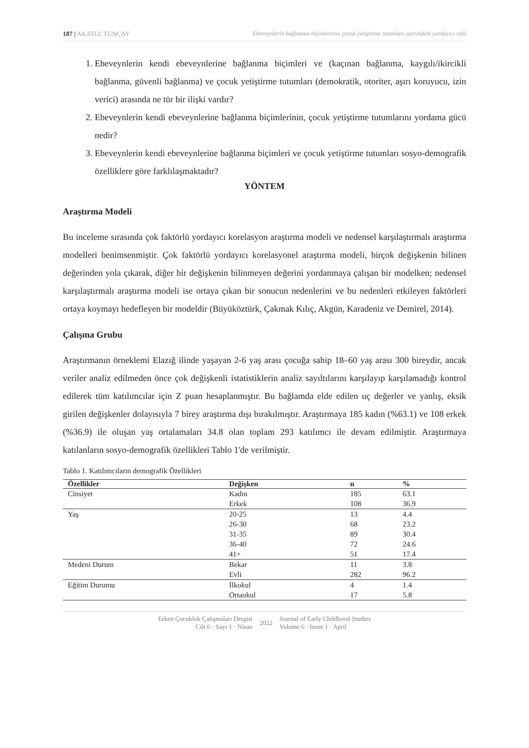187 | AKATLI, TUNÇAY Ebeveynlerin bağlanma biçimlerinin çocuk yetiştirme tutumları üzerindeki yordayıcı rolü
1. Ebeveynlerin kendi ebeveynlerine bağlanma biçimleri ve (kaçınan bağlanma, kaygılı/ikircikli bağlanma, güvenli bağlanma) ve çocuk yetiştirme tutumları (demokratik, otoriter, aşırı koruyucu, izin verici) arasında ne tür bir ilişki vardır?
2. Ebeveynlerin kendi ebeveynlerine bağlanma biçimlerinin, çocuk yetiştirme tutumlarını yordama gücü nedir?
3. Ebeveynlerin kendi ebeveynlerine bağlanma biçimleri ve çocuk yetiştirme tutumları sosyo-demografik özelliklere göre farklılaşmaktadır?
YÖNTEM
Araştırma Modeli
Bu inceleme sırasında çok faktörlü yordayıcı korelasyon araştırma modeli ve nedensel karşılaştırmalı araştırma modelleri benimsenmiştir. Çok faktörlü yordayıcı korelasyonel araştırma modeli, birçok değişkenin bilinen değerinden yola çıkarak, diğer bir değişkenin bilinmeyen değerini yordanmaya çalışan bir modelken; nedensel karşılaştırmalı araştırma modeli ise ortaya çıkan bir sonucun nedenlerini ve bu nedenleri etkileyen faktörleri ortaya koymayı hedefleyen bir modeldir (Büyüköztürk, Çakmak Kılıç, Akgün, Karadeniz ve Demirel, 2014).
Çalışma Grubu
Araştırmanın örneklemi Elazığ ilinde yaşayan 2-6 yaş arası çocuğa sahip 18–60 yaş arası 300 bireydir, ancak veriler analiz edilmeden önce çok değişkenli istatistiklerin analiz sayıltılarını karşılayıp karşılamadığı kontrol edilerek tüm katılımcılar için Z puan hesaplanmıştır. Bu bağlamda elde edilen uç değerler ve yanlış, eksik girilen değişkenler dolayısıyla 7 birey araştırma dışı bırakılmıştır. Araştırmaya 185 kadın (%63.1) ve 108 erkek (%36.9) ile oluşan yaş ortalamaları 34.8 olan toplam 293 katılımcı ile devam edilmiştir. Araştırmaya katılanların sosyo-demografik özellikleri Tablo 1'de verilmiştir.
Tablo 1. Katılımcıların demografik Özellikleri
| Özellikler | Değişken | n | % |
| --- | --- | --- | --- |
| Cinsiyet | Kadın | 185 | 63.1 |
| | Erkek | 108 | 36.9 |
| Yaş | 20-25 | 13 | 4.4 |
| | 26-30 | 68 | 23.2 |
| | 31-35 | 89 | 30.4 |
| | 36-40 | 72 | 24.6 |
| | 41+ | 51 | 17.4 |
| Medeni Durum | Bekar | 11 | 3.8 |
| | Evli | 282 | 96.2 |
| Eğitim Durumu | İlkokul | 4 | 1.4 |
| | Ortaokul | 17 | 5.8 |
Erken Çocukluk Çalışmaları Dergisi
Cilt 6 · Sayı 1 · Nisan
2022
Journal of Early Childhood Studies
Volume 6 · Issue 1 · April